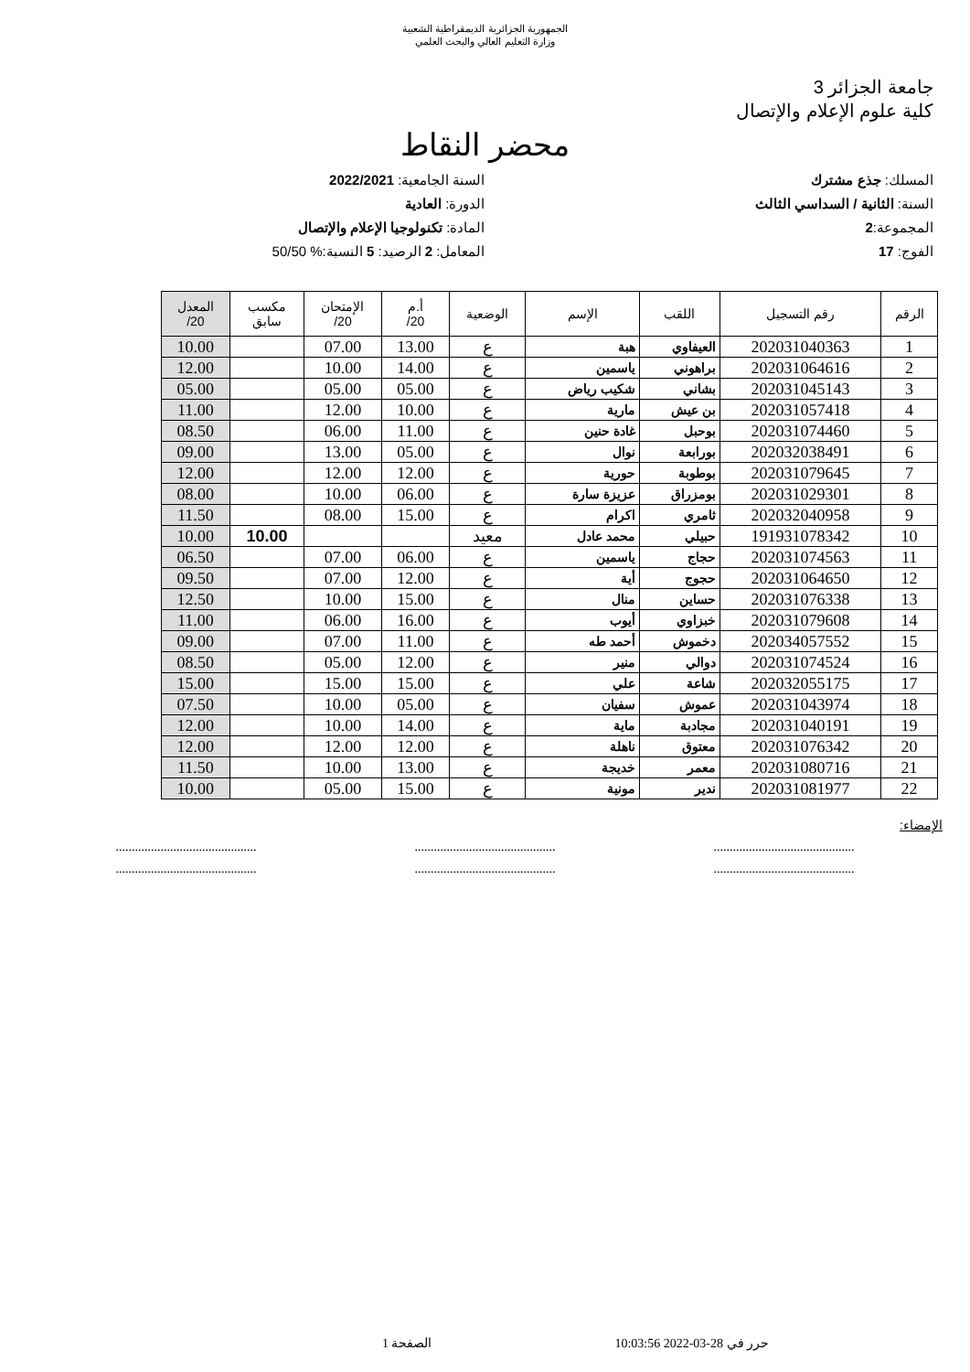الجمهورية الجزائرية الديمقراطية الشعبية
وزارة التعليم العالي والبحث العلمي
جامعة الجزائر 3
كلية علوم الإعلام والإتصال
محضر النقاط
المسلك: جذع مشترك
السنة: الثانية / السداسي الثالث
المجموعة:2
الفوج: 17
السنة الجامعية: 2022/2021
الدورة: العادية
المادة: تكنولوجيا الإعلام والإتصال
المعامل: 2 الرصيد: 5 النسبة:% 50/50
| الرقم | رقم التسجيل | اللقب | الإسم | الوضعية | أ.م 20/ | الإمتحان 20/ | مكسب سابق | المعدل 20/ |
| --- | --- | --- | --- | --- | --- | --- | --- | --- |
| 1 | 202031040363 | العيفاوي | هبة | ع | 13.00 | 07.00 | | 10.00 |
| 2 | 202031064616 | براهوني | ياسمين | ع | 14.00 | 10.00 | | 12.00 |
| 3 | 202031045143 | بشاني | شكيب رياض | ع | 05.00 | 05.00 | | 05.00 |
| 4 | 202031057418 | بن عيش | مارية | ع | 10.00 | 12.00 | | 11.00 |
| 5 | 202031074460 | بوحبل | غادة حنين | ع | 11.00 | 06.00 | | 08.50 |
| 6 | 202032038491 | بورابعة | نوال | ع | 05.00 | 13.00 | | 09.00 |
| 7 | 202031079645 | بوطوبة | حورية | ع | 12.00 | 12.00 | | 12.00 |
| 8 | 202031029301 | بومزراق | عزيزة سارة | ع | 06.00 | 10.00 | | 08.00 |
| 9 | 202032040958 | ثامري | اكرام | ع | 15.00 | 08.00 | | 11.50 |
| 10 | 191931078342 | حبيلي | محمد عادل | معيد | | | 10.00 | 10.00 |
| 11 | 202031074563 | حجاج | ياسمين | ع | 06.00 | 07.00 | | 06.50 |
| 12 | 202031064650 | حجوج | أية | ع | 12.00 | 07.00 | | 09.50 |
| 13 | 202031076338 | حساين | منال | ع | 15.00 | 10.00 | | 12.50 |
| 14 | 202031079608 | خبزاوي | أيوب | ع | 16.00 | 06.00 | | 11.00 |
| 15 | 202034057552 | دخموش | أحمد طه | ع | 11.00 | 07.00 | | 09.00 |
| 16 | 202031074524 | دوالي | منير | ع | 12.00 | 05.00 | | 08.50 |
| 17 | 202032055175 | شاعة | علي | ع | 15.00 | 15.00 | | 15.00 |
| 18 | 202031043974 | عموش | سفيان | ع | 05.00 | 10.00 | | 07.50 |
| 19 | 202031040191 | مجادبة | ماية | ع | 14.00 | 10.00 | | 12.00 |
| 20 | 202031076342 | معتوق | ناهلة | ع | 12.00 | 12.00 | | 12.00 |
| 21 | 202031080716 | معمر | خديجة | ع | 13.00 | 10.00 | | 11.50 |
| 22 | 202031081977 | ندير | مونية | ع | 15.00 | 05.00 | | 10.00 |
الإمضاء:
............................................ ............................................ ............................................
............................................ ............................................ ............................................
حرر في 28-03-2022 10:03:56 الصفحة 1